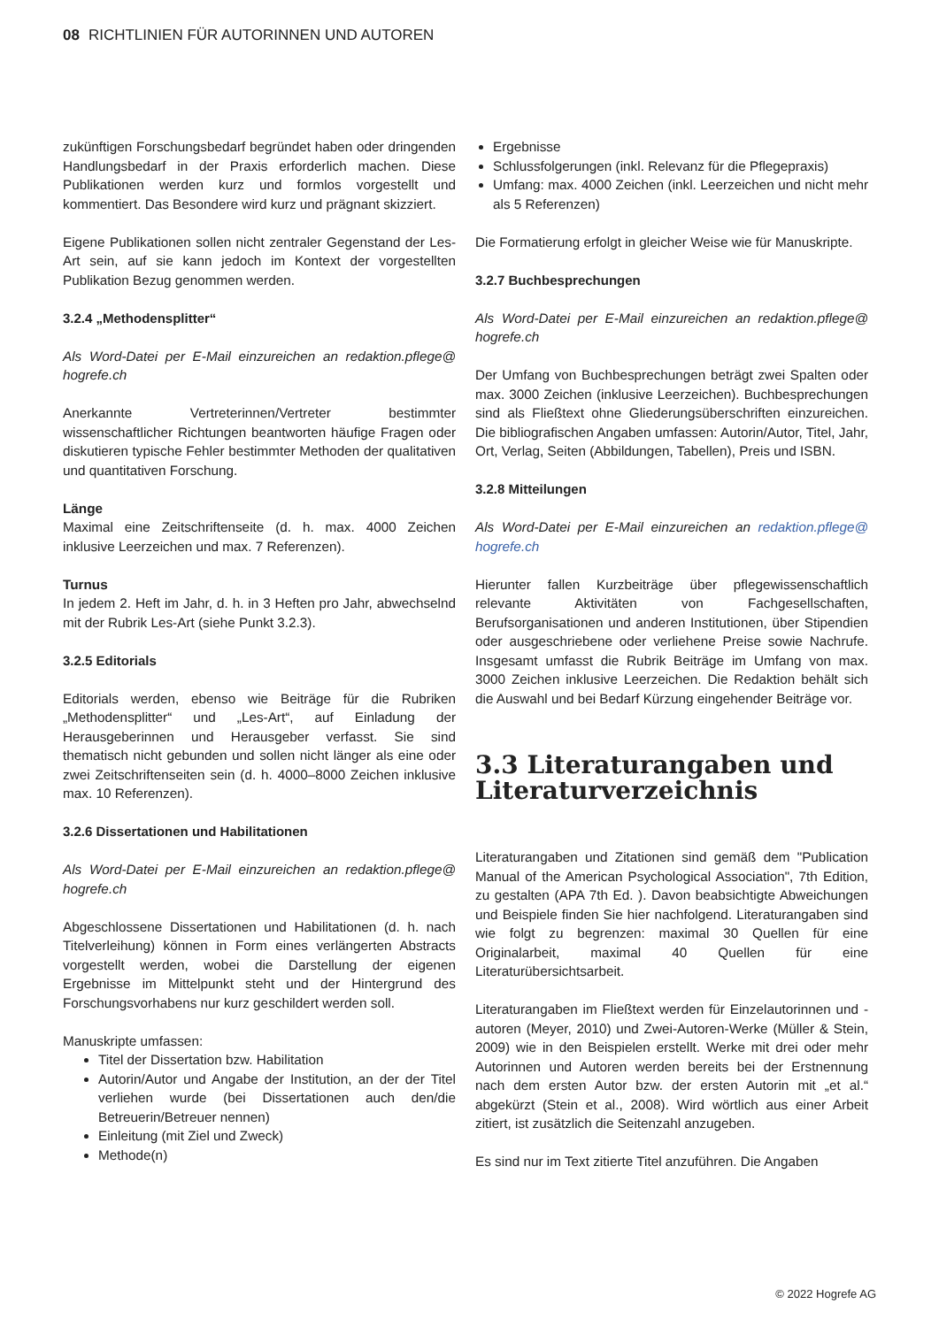08 RICHTLINIEN FÜR AUTORINNEN UND AUTOREN
zukünftigen Forschungsbedarf begründet haben oder dringenden Handlungsbedarf in der Praxis erforderlich machen. Diese Publikationen werden kurz und formlos vorgestellt und kommentiert. Das Besondere wird kurz und prägnant skizziert.
Eigene Publikationen sollen nicht zentraler Gegenstand der Les-Art sein, auf sie kann jedoch im Kontext der vorgestellten Publikation Bezug genommen werden.
3.2.4 „Methodensplitter“
Als Word-Datei per E-Mail einzureichen an redaktion.pflege@ hogrefe.ch
Anerkannte Vertreterinnen/Vertreter bestimmter wissenschaftlicher Richtungen beantworten häufige Fragen oder diskutieren typische Fehler bestimmter Methoden der qualitativen und quantitativen Forschung.
Länge
Maximal eine Zeitschriftenseite (d. h. max. 4000 Zeichen inklusive Leerzeichen und max. 7 Referenzen).
Turnus
In jedem 2. Heft im Jahr, d. h. in 3 Heften pro Jahr, abwechselnd mit der Rubrik Les-Art (siehe Punkt 3.2.3).
3.2.5 Editorials
Editorials werden, ebenso wie Beiträge für die Rubriken „Methodensplitter“ und „Les-Art“, auf Einladung der Herausgeberinnen und Herausgeber verfasst. Sie sind thematisch nicht gebunden und sollen nicht länger als eine oder zwei Zeitschriftenseiten sein (d. h. 4000–8000 Zeichen inklusive max. 10 Referenzen).
3.2.6 Dissertationen und Habilitationen
Als Word-Datei per E-Mail einzureichen an redaktion.pflege@ hogrefe.ch
Abgeschlossene Dissertationen und Habilitationen (d. h. nach Titelverleihung) können in Form eines verlängerten Abstracts vorgestellt werden, wobei die Darstellung der eigenen Ergebnisse im Mittelpunkt steht und der Hintergrund des Forschungsvorhabens nur kurz geschildert werden soll.
Manuskripte umfassen:
Titel der Dissertation bzw. Habilitation
Autorin/Autor und Angabe der Institution, an der der Titel verliehen wurde (bei Dissertationen auch den/die Betreuerin/Betreuer nennen)
Einleitung (mit Ziel und Zweck)
Methode(n)
Ergebnisse
Schlussfolgerungen (inkl. Relevanz für die Pflegepraxis)
Umfang: max. 4000 Zeichen (inkl. Leerzeichen und nicht mehr als 5 Referenzen)
Die Formatierung erfolgt in gleicher Weise wie für Manuskripte.
3.2.7 Buchbesprechungen
Als Word-Datei per E-Mail einzureichen an redaktion.pflege@ hogrefe.ch
Der Umfang von Buchbesprechungen beträgt zwei Spalten oder max. 3000 Zeichen (inklusive Leerzeichen). Buchbesprechungen sind als Fließtext ohne Gliederungsüberschriften einzureichen. Die bibliografischen Angaben umfassen: Autorin/Autor, Titel, Jahr, Ort, Verlag, Seiten (Abbildungen, Tabellen), Preis und ISBN.
3.2.8 Mitteilungen
Als Word-Datei per E-Mail einzureichen an redaktion.pflege@ hogrefe.ch
Hierunter fallen Kurzbeiträge über pflegewissenschaftlich relevante Aktivitäten von Fachgesellschaften, Berufsorganisationen und anderen Institutionen, über Stipendien oder ausgeschriebene oder verliehene Preise sowie Nachrufe. Insgesamt umfasst die Rubrik Beiträge im Umfang von max. 3000 Zeichen inklusive Leerzeichen. Die Redaktion behält sich die Auswahl und bei Bedarf Kürzung eingehender Beiträge vor.
3.3 Literaturangaben und Literaturverzeichnis
Literaturangaben und Zitationen sind gemäß dem "Publication Manual of the American Psychological Association", 7th Edition, zu gestalten (APA 7th Ed. ). Davon beabsichtigte Abweichungen und Beispiele finden Sie hier nachfolgend. Literaturangaben sind wie folgt zu begrenzen: maximal 30 Quellen für eine Originalarbeit, maximal 40 Quellen für eine Literaturübersichtsarbeit.
Literaturangaben im Fließtext werden für Einzelautorinnen und -autoren (Meyer, 2010) und Zwei-Autoren-Werke (Müller & Stein, 2009) wie in den Beispielen erstellt. Werke mit drei oder mehr Autorinnen und Autoren werden bereits bei der Erstnennung nach dem ersten Autor bzw. der ersten Autorin mit „et al.“ abgekürzt (Stein et al., 2008). Wird wörtlich aus einer Arbeit zitiert, ist zusätzlich die Seitenzahl anzugeben.
Es sind nur im Text zitierte Titel anzuführen. Die Angaben
© 2022 Hogrefe AG